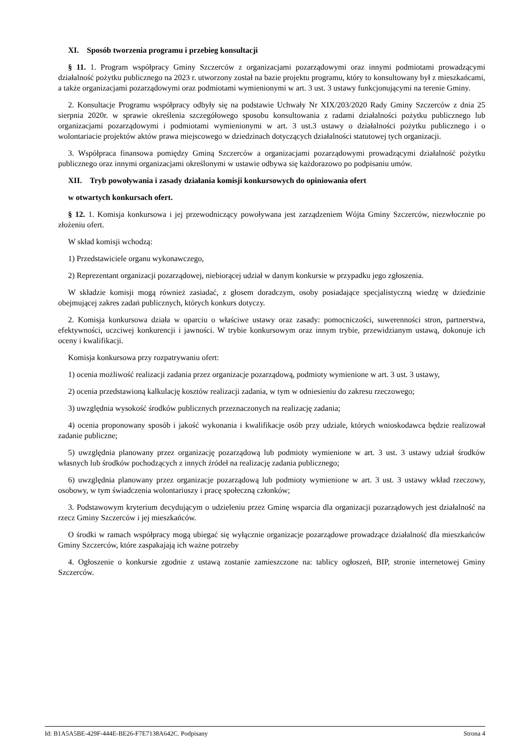XI. Sposób tworzenia programu i przebieg konsultacji
§ 11. 1. Program współpracy Gminy Szczerców z organizacjami pozarządowymi oraz innymi podmiotami prowadzącymi działalność pożytku publicznego na 2023 r. utworzony został na bazie projektu programu, który to konsultowany był z mieszkańcami, a także organizacjami pozarządowymi oraz podmiotami wymienionymi w art. 3 ust. 3 ustawy funkcjonującymi na terenie Gminy.
2. Konsultacje Programu współpracy odbyły się na podstawie Uchwały Nr XIX/203/2020 Rady Gminy Szczerców z dnia 25 sierpnia 2020r. w sprawie określenia szczegółowego sposobu konsultowania z radami działalności pożytku publicznego lub organizacjami pozarządowymi i podmiotami wymienionymi w art. 3 ust.3 ustawy o działalności pożytku publicznego i o wolontariacie projektów aktów prawa miejscowego w dziedzinach dotyczących działalności statutowej tych organizacji.
3. Współpraca finansowa pomiędzy Gminą Szczerców a organizacjami pozarządowymi prowadzącymi działalność pożytku publicznego oraz innymi organizacjami określonymi w ustawie odbywa się każdorazowo po podpisaniu umów.
XII. Tryb powoływania i zasady działania komisji konkursowych do opiniowania ofert
w otwartych konkursach ofert.
§ 12. 1. Komisja konkursowa i jej przewodniczący powoływana jest zarządzeniem Wójta Gminy Szczerców, niezwłocznie po złożeniu ofert.
W skład komisji wchodzą:
1) Przedstawiciele organu wykonawczego,
2) Reprezentant organizacji pozarządowej, niebiorącej udział w danym konkursie w przypadku jego zgłoszenia.
W składzie komisji mogą również zasiadać, z głosem doradczym, osoby posiadające specjalistyczną wiedzę w dziedzinie obejmującej zakres zadań publicznych, których konkurs dotyczy.
2. Komisja konkursowa działa w oparciu o właściwe ustawy oraz zasady: pomocniczości, suwerenności stron, partnerstwa, efektywności, uczciwej konkurencji i jawności. W trybie konkursowym oraz innym trybie, przewidzianym ustawą, dokonuje ich oceny i kwalifikacji.
Komisja konkursowa przy rozpatrywaniu ofert:
1) ocenia możliwość realizacji zadania przez organizacje pozarządową, podmioty wymienione w art. 3 ust. 3 ustawy,
2) ocenia przedstawioną kalkulację kosztów realizacji zadania, w tym w odniesieniu do zakresu rzeczowego;
3) uwzględnia wysokość środków publicznych przeznaczonych na realizację zadania;
4) ocenia proponowany sposób i jakość wykonania i kwalifikacje osób przy udziale, których wnioskodawca będzie realizował zadanie publiczne;
5) uwzględnia planowany przez organizację pozarządową lub podmioty wymienione w art. 3 ust. 3 ustawy udział środków własnych lub środków pochodzących z innych źródeł na realizację zadania publicznego;
6) uwzględnia planowany przez organizacje pozarządową lub podmioty wymienione w art. 3 ust. 3 ustawy wkład rzeczowy, osobowy, w tym świadczenia wolontariuszy i pracę społeczną członków;
3. Podstawowym kryterium decydującym o udzieleniu przez Gminę wsparcia dla organizacji pozarządowych jest działalność na rzecz Gminy Szczerców i jej mieszkańców.
O środki w ramach współpracy mogą ubiegać się wyłącznie organizacje pozarządowe prowadzące działalność dla mieszkańców Gminy Szczerców, które zaspakajają ich ważne potrzeby
4. Ogłoszenie o konkursie zgodnie z ustawą zostanie zamieszczone na: tablicy ogłoszeń, BIP, stronie internetowej Gminy Szczerców.
Id: B1A5A5BE-429F-444E-BE26-F7E7138A642C. Podpisany Strona 4